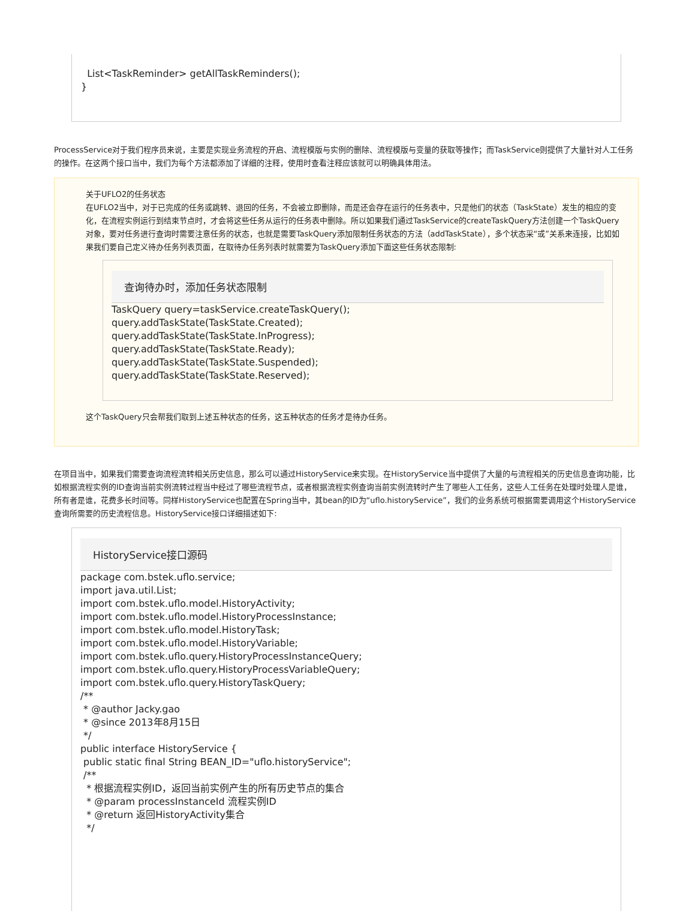List<TaskReminder> getAllTaskReminders(); }
ProcessService对于我们程序员来说，主要是实现业务流程的开启、流程模版与实例的删除、流程模版与变量的获取等操作；而TaskService则提供了大量针对人工任务的操作。在这两个接口当中，我们为每个方法都添加了详细的注释，使用时查看注释应该就可以明确具体用法。
关于UFLO2的任务状态
在UFLO2当中，对于已完成的任务或跳转、退回的任务，不会被立即删除，而是还会存在运行的任务表中，只是他们的状态（TaskState）发生的相应的变化，在流程实例运行到结束节点时，才会将这些任务从运行的任务表中删除。所以如果我们通过TaskService的createTaskQuery方法创建一个TaskQuery对象，要对任务进行查询时需要注意任务的状态，也就是需要TaskQuery添加限制任务状态的方法（addTaskState），多个状态采“或”关系来连接，比如如果我们要自己定义待办任务列表页面，在取待办任务列表时就需要为TaskQuery添加下面这些任务状态限制:
查询待办时，添加任务状态限制
TaskQuery query=taskService.createTaskQuery(); query.addTaskState(TaskState.Created); query.addTaskState(TaskState.InProgress); query.addTaskState(TaskState.Ready); query.addTaskState(TaskState.Suspended); query.addTaskState(TaskState.Reserved);
这个TaskQuery只会帮我们取到上述五种状态的任务，这五种状态的任务才是待办任务。
在项目当中，如果我们需要查询流程流转相关历史信息，那么可以通过HistoryService来实现。在HistoryService当中提供了大量的与流程相关的历史信息查询功能，比如根据流程实例的ID查询当前实例流转过程当中经过了哪些流程节点，或者根据流程实例查询当前实例流转时产生了哪些人工任务，这些人工任务在处理时处理人是谁，所有者是谁，花费多长时间等。同样HistoryService也配置在Spring当中，其bean的ID为“uflo.historyService”，我们的业务系统可根据需要调用这个HistoryService查询所需要的历史流程信息。HistoryService接口详细描述如下:
HistoryService接口源码
package com.bstek.uflo.service; import java.util.List; import com.bstek.uflo.model.HistoryActivity; import com.bstek.uflo.model.HistoryProcessInstance; import com.bstek.uflo.model.HistoryTask; import com.bstek.uflo.model.HistoryVariable; import com.bstek.uflo.query.HistoryProcessInstanceQuery; import com.bstek.uflo.query.HistoryProcessVariableQuery; import com.bstek.uflo.query.HistoryTaskQuery; /** * @author Jacky.gao * @since 2013年8月15日 */ public interface HistoryService { public static final String BEAN_ID="uflo.historyService"; /** * 根据流程实例ID，返回当前实例产生的所有历史节点的集合 * @param processInstanceId 流程实例ID * @return 返回HistoryActivity集合 */